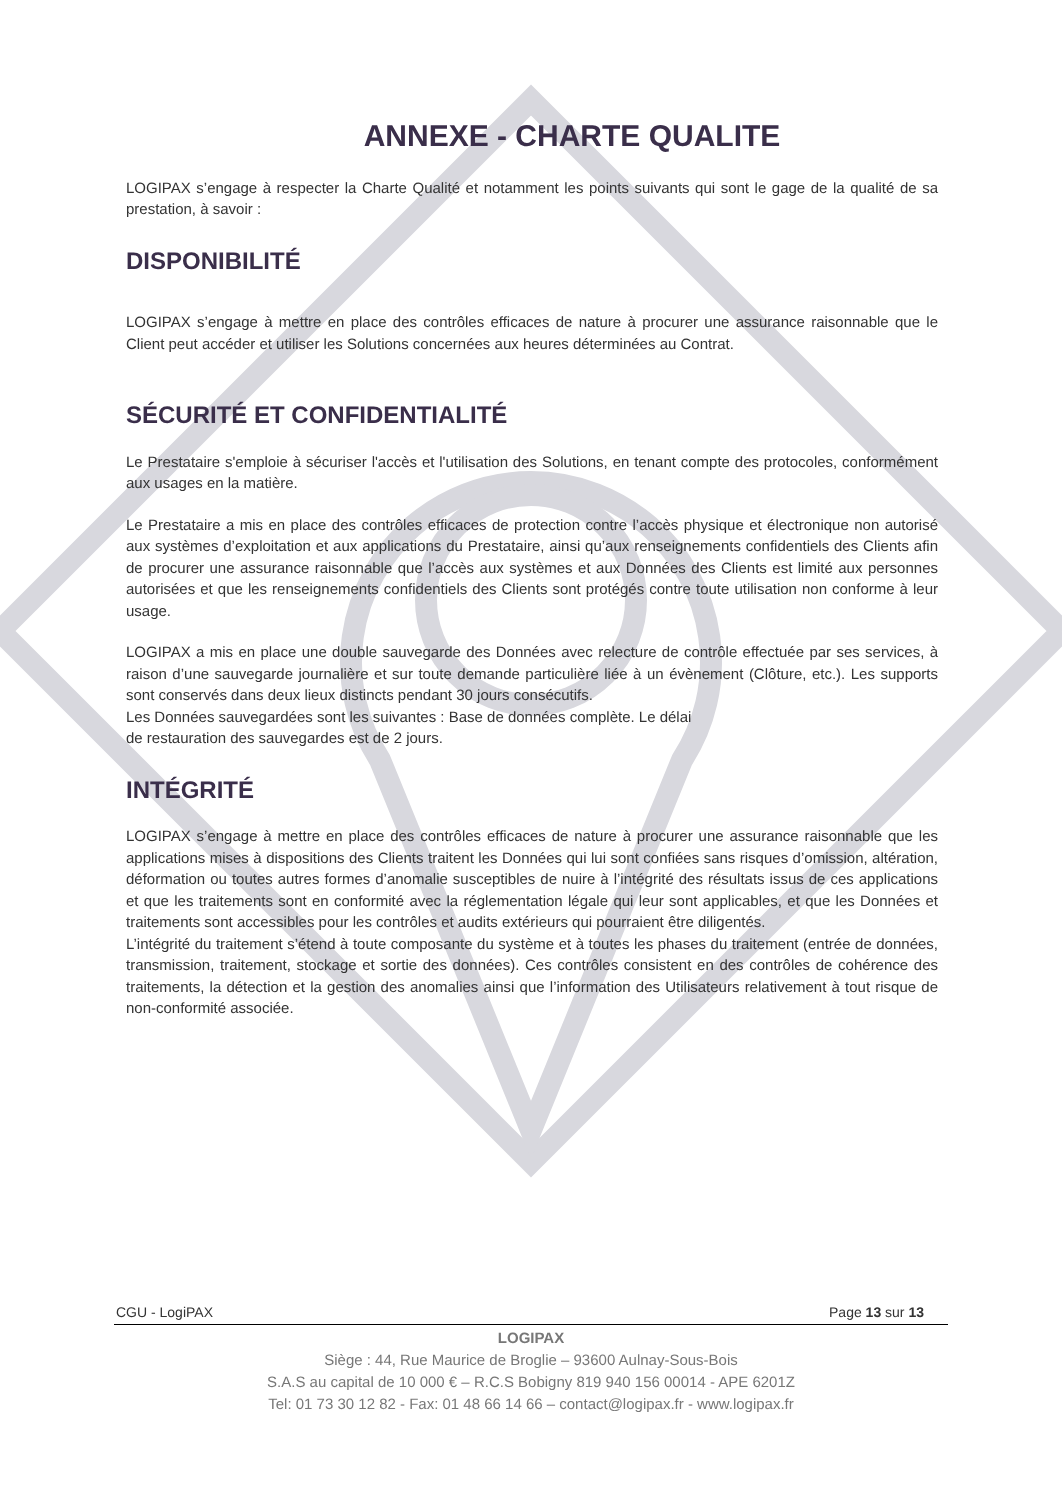ANNEXE - CHARTE QUALITE
LOGIPAX s’engage à respecter la Charte Qualité et notamment les points suivants qui sont le gage de la qualité de sa prestation, à savoir :
DISPONIBILITÉ
LOGIPAX s’engage à mettre en place des contrôles efficaces de nature à procurer une assurance raisonnable que le Client peut accéder et utiliser les Solutions concernées aux heures déterminées au Contrat.
SÉCURITÉ ET CONFIDENTIALITÉ
Le Prestataire s'emploie à sécuriser l'accès et l'utilisation des Solutions, en tenant compte des protocoles, conformément aux usages en la matière.
Le Prestataire a mis en place des contrôles efficaces de protection contre l’accès physique et électronique non autorisé aux systèmes d’exploitation et aux applications du Prestataire, ainsi qu’aux renseignements confidentiels des Clients afin de procurer une assurance raisonnable que l’accès aux systèmes et aux Données des Clients est limité aux personnes autorisées et que les renseignements confidentiels des Clients sont protégés contre toute utilisation non conforme à leur usage.
LOGIPAX a mis en place une double sauvegarde des Données avec relecture de contrôle effectuée par ses services, à raison d’une sauvegarde journalière et sur toute demande particulière liée à un évènement (Clôture, etc.). Les supports sont conservés dans deux lieux distincts pendant 30 jours consécutifs.
Les Données sauvegardées sont les suivantes : Base de données complète. Le délai
de restauration des sauvegardes est de 2 jours.
INTÉGRITÉ
LOGIPAX s’engage à mettre en place des contrôles efficaces de nature à procurer une assurance raisonnable que les applications mises à dispositions des Clients traitent les Données qui lui sont confiées sans risques d’omission, altération, déformation ou toutes autres formes d’anomalie susceptibles de nuire à l’intégrité des résultats issus de ces applications et que les traitements sont en conformité avec la réglementation légale qui leur sont applicables, et que les Données et traitements sont accessibles pour les contrôles et audits extérieurs qui pourraient être diligentés.
L’intégrité du traitement s’étend à toute composante du système et à toutes les phases du traitement (entrée de données, transmission, traitement, stockage et sortie des données). Ces contrôles consistent en des contrôles de cohérence des traitements, la détection et la gestion des anomalies ainsi que l’information des Utilisateurs relativement à tout risque de non-conformité associée.
CGU - LogiPAX Page 13 sur 13
LOGIPAX
Siège : 44, Rue Maurice de Broglie – 93600 Aulnay-Sous-Bois
S.A.S au capital de 10 000 € – R.C.S Bobigny 819 940 156 00014 - APE 6201Z
Tel: 01 73 30 12 82 - Fax: 01 48 66 14 66 – contact@logipax.fr - www.logipax.fr